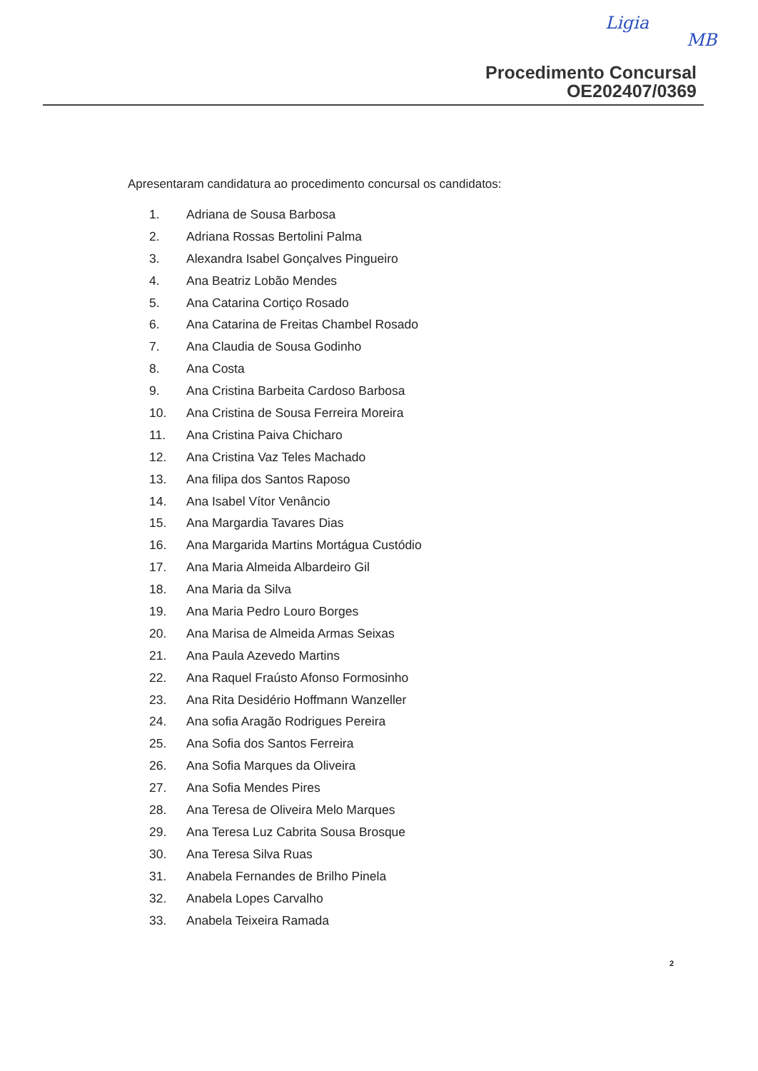Ligia
MB
Procedimento Concursal
OE202407/0369
Apresentaram candidatura ao procedimento concursal os candidatos:
1. Adriana de Sousa Barbosa
2. Adriana Rossas Bertolini Palma
3. Alexandra Isabel Gonçalves Pingueiro
4. Ana Beatriz Lobão Mendes
5. Ana Catarina Cortiço Rosado
6. Ana Catarina de Freitas Chambel Rosado
7. Ana Claudia de Sousa Godinho
8. Ana Costa
9. Ana Cristina Barbeita Cardoso Barbosa
10. Ana Cristina de Sousa Ferreira Moreira
11. Ana Cristina Paiva Chicharo
12. Ana Cristina Vaz Teles Machado
13. Ana filipa dos Santos Raposo
14. Ana Isabel Vítor Venâncio
15. Ana Margardia Tavares Dias
16. Ana Margarida Martins Mortágua Custódio
17. Ana Maria Almeida Albardeiro Gil
18. Ana Maria da Silva
19. Ana Maria Pedro Louro Borges
20. Ana Marisa de Almeida Armas Seixas
21. Ana Paula Azevedo Martins
22. Ana Raquel Fraústo Afonso Formosinho
23. Ana Rita Desidério Hoffmann Wanzeller
24. Ana sofia Aragão Rodrigues Pereira
25. Ana Sofia dos Santos Ferreira
26. Ana Sofia Marques da Oliveira
27. Ana Sofia Mendes Pires
28. Ana Teresa de Oliveira Melo Marques
29. Ana Teresa Luz Cabrita Sousa Brosque
30. Ana Teresa Silva Ruas
31. Anabela Fernandes de Brilho Pinela
32. Anabela Lopes Carvalho
33. Anabela Teixeira Ramada
2